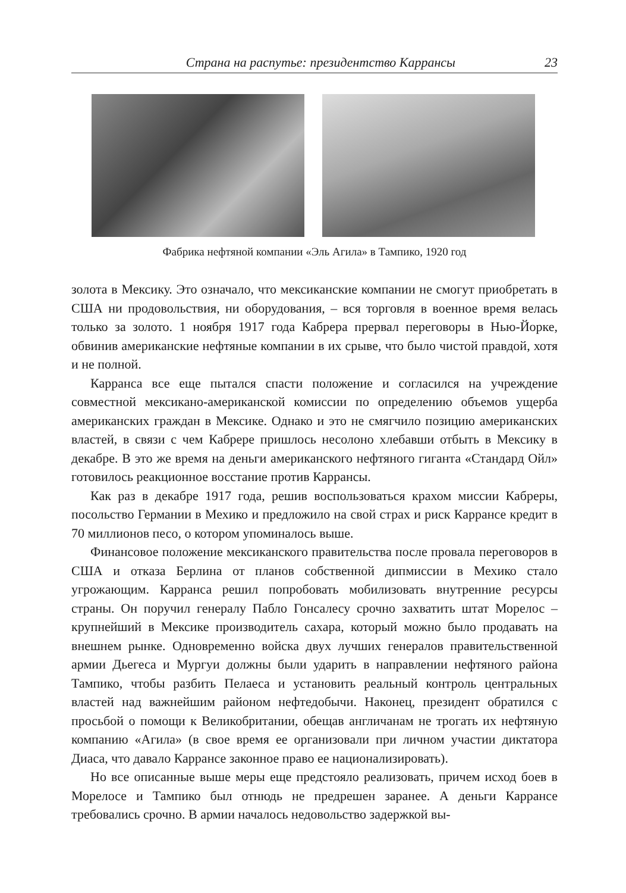Страна на распутье: президентство Каррансы 23
Фабрика нефтяной компании «Эль Агила» в Тампико, 1920 год
золота в Мексику. Это означало, что мексиканские компании не смогут приобретать в США ни продовольствия, ни оборудования, – вся торговля в военное время велась только за золото. 1 ноября 1917 года Кабрера прервал переговоры в Нью-Йорке, обвинив американские нефтяные компании в их срыве, что было чистой правдой, хотя и не полной.
Карранса все еще пытался спасти положение и согласился на учреждение совместной мексикано-американской комиссии по определению объемов ущерба американских граждан в Мексике. Однако и это не смягчило позицию американских властей, в связи с чем Кабрере пришлось несолоно хлебавши отбыть в Мексику в декабре. В это же время на деньги американского нефтяного гиганта «Стандард Ойл» готовилось реакционное восстание против Каррансы.
Как раз в декабре 1917 года, решив воспользоваться крахом миссии Кабреры, посольство Германии в Мехико и предложило на свой страх и риск Каррансе кредит в 70 миллионов песо, о котором упоминалось выше.
Финансовое положение мексиканского правительства после провала переговоров в США и отказа Берлина от планов собственной дипмиссии в Мехико стало угрожающим. Карранса решил попробовать мобилизовать внутренние ресурсы страны. Он поручил генералу Пабло Гонсалесу срочно захватить штат Морелос – крупнейший в Мексике производитель сахара, который можно было продавать на внешнем рынке. Одновременно войска двух лучших генералов правительственной армии Дьегеса и Мургуи должны были ударить в направлении нефтяного района Тампико, чтобы разбить Пелаеса и установить реальный контроль центральных властей над важнейшим районом нефтедобычи. Наконец, президент обратился с просьбой о помощи к Великобритании, обещав англичанам не трогать их нефтяную компанию «Агила» (в свое время ее организовали при личном участии диктатора Диаса, что давало Каррансе законное право ее национализировать).
Но все описанные выше меры еще предстояло реализовать, причем исход боев в Морелосе и Тампико был отнюдь не предрешен заранее. А деньги Каррансе требовались срочно. В армии началось недовольство задержкой вы-